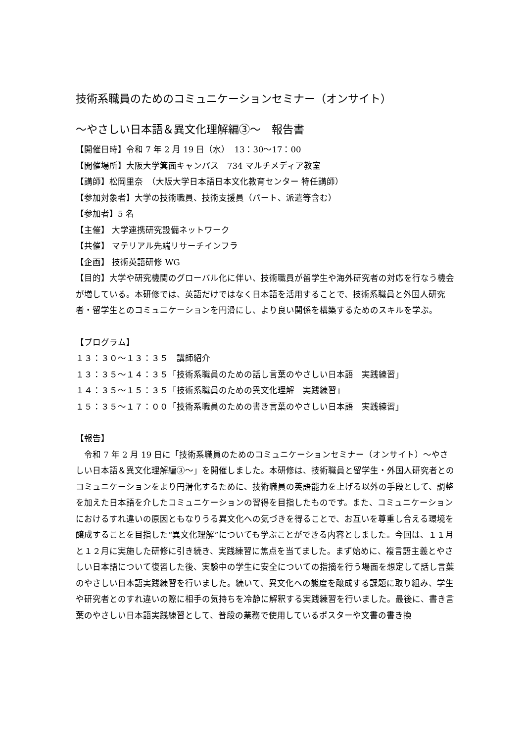技術系職員のためのコミュニケーションセミナー（オンサイト）
〜やさしい日本語＆異文化理解編③〜　報告書
【開催日時】令和 7 年 2 月 19 日（水）　13：30〜17：00
【開催場所】大阪大学箕面キャンパス　734 マルチメディア教室
【講師】松岡里奈　（大阪大学日本語日本文化教育センター 特任講師）
【参加対象者】大学の技術職員、技術支援員（パート、派遣等含む）
【参加者】5 名
【主催】 大学連携研究設備ネットワーク
【共催】 マテリアル先端リサーチインフラ
【企画】 技術英語研修 WG
【目的】大学や研究機関のグローバル化に伴い、技術職員が留学生や海外研究者の対応を行なう機会が増している。本研修では、英語だけではなく日本語を活用することで、技術系職員と外国人研究者・留学生とのコミュニケーションを円滑にし、より良い関係を構築するためのスキルを学ぶ。
【プログラム】
１３：３０〜１３：３５　講師紹介
１３：３５〜１４：３５「技術系職員のための話し言葉のやさしい日本語　実践練習」
１４：３５〜１５：３５「技術系職員のための異文化理解　実践練習」
１５：３５〜１７：００「技術系職員のための書き言葉のやさしい日本語　実践練習」
【報告】
　令和 7 年 2 月 19 日に「技術系職員のためのコミュニケーションセミナー（オンサイト）〜やさしい日本語＆異文化理解編③〜」を開催しました。本研修は、技術職員と留学生・外国人研究者とのコミュニケーションをより円滑化するために、技術職員の英語能力を上げる以外の手段として、調整を加えた日本語を介したコミュニケーションの習得を目指したものです。また、コミュニケーションにおけるすれ違いの原因ともなりうる異文化への気づきを得ることで、お互いを尊重し合える環境を醸成することを目指した“異文化理解”についても学ぶことができる内容としました。今回は、１１月と１２月に実施した研修に引き続き、実践練習に焦点を当てました。まず始めに、複言語主義とやさしい日本語について復習した後、実験中の学生に安全についての指摘を行う場面を想定して話し言葉のやさしい日本語実践練習を行いました。続いて、異文化への態度を醸成する課題に取り組み、学生や研究者とのすれ違いの際に相手の気持ちを冷静に解釈する実践練習を行いました。最後に、書き言葉のやさしい日本語実践練習として、普段の業務で使用しているポスターや文書の書き換